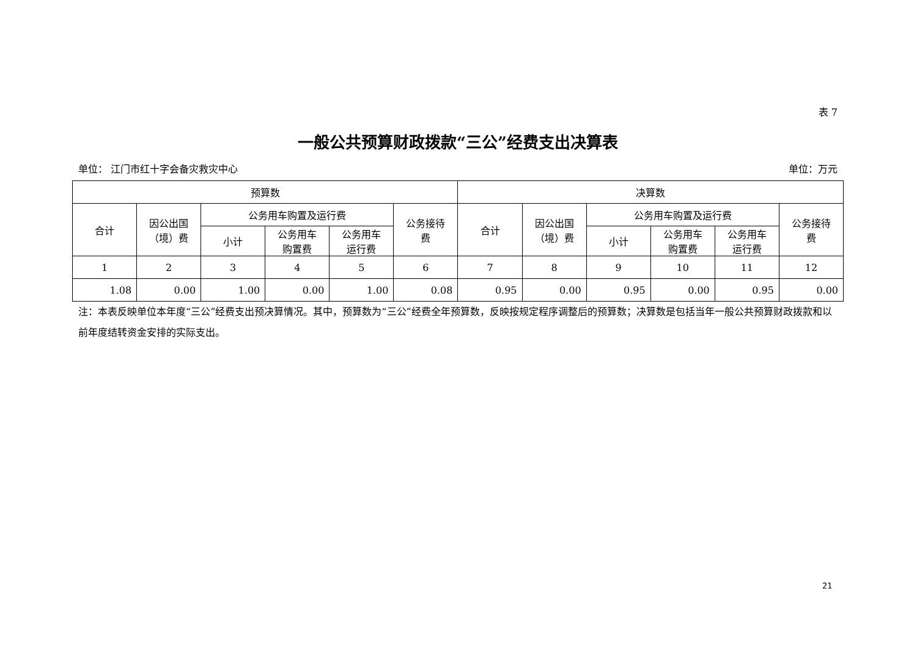表 7
一般公共预算财政拨款“三公”经费支出决算表
单位： 江门市红十字会备灾救灾中心 单位：万元
| 预算数 | | | | | | 决算数 | | | | | |
| --- | --- | --- | --- | --- | --- | --- | --- | --- | --- | --- | --- |
| 合计 | 因公出国 （境）费 | 公务用车购置及运行费 | | | 公务接待 费 | 合计 | 因公出国 （境）费 | 公务用车购置及运行费 | | | 公务接待 费 |
| | | 小计 | 公务用车 购置费 | 公务用车 运行费 | | | | 小计 | 公务用车 购置费 | 公务用车 运行费 | |
| 1 | 2 | 3 | 4 | 5 | 6 | 7 | 8 | 9 | 10 | 11 | 12 |
| 1.08 | 0.00 | 1.00 | 0.00 | 1.00 | 0.08 | 0.95 | 0.00 | 0.95 | 0.00 | 0.95 | 0.00 |
注：本表反映单位本年度“三公”经费支出预决算情况。其中，预算数为“三公”经费全年预算数，反映按规定程序调整后的预算数；决算数是包括当年一般公共预算财政拨款和以前年度结转资金安排的实际支出。
21